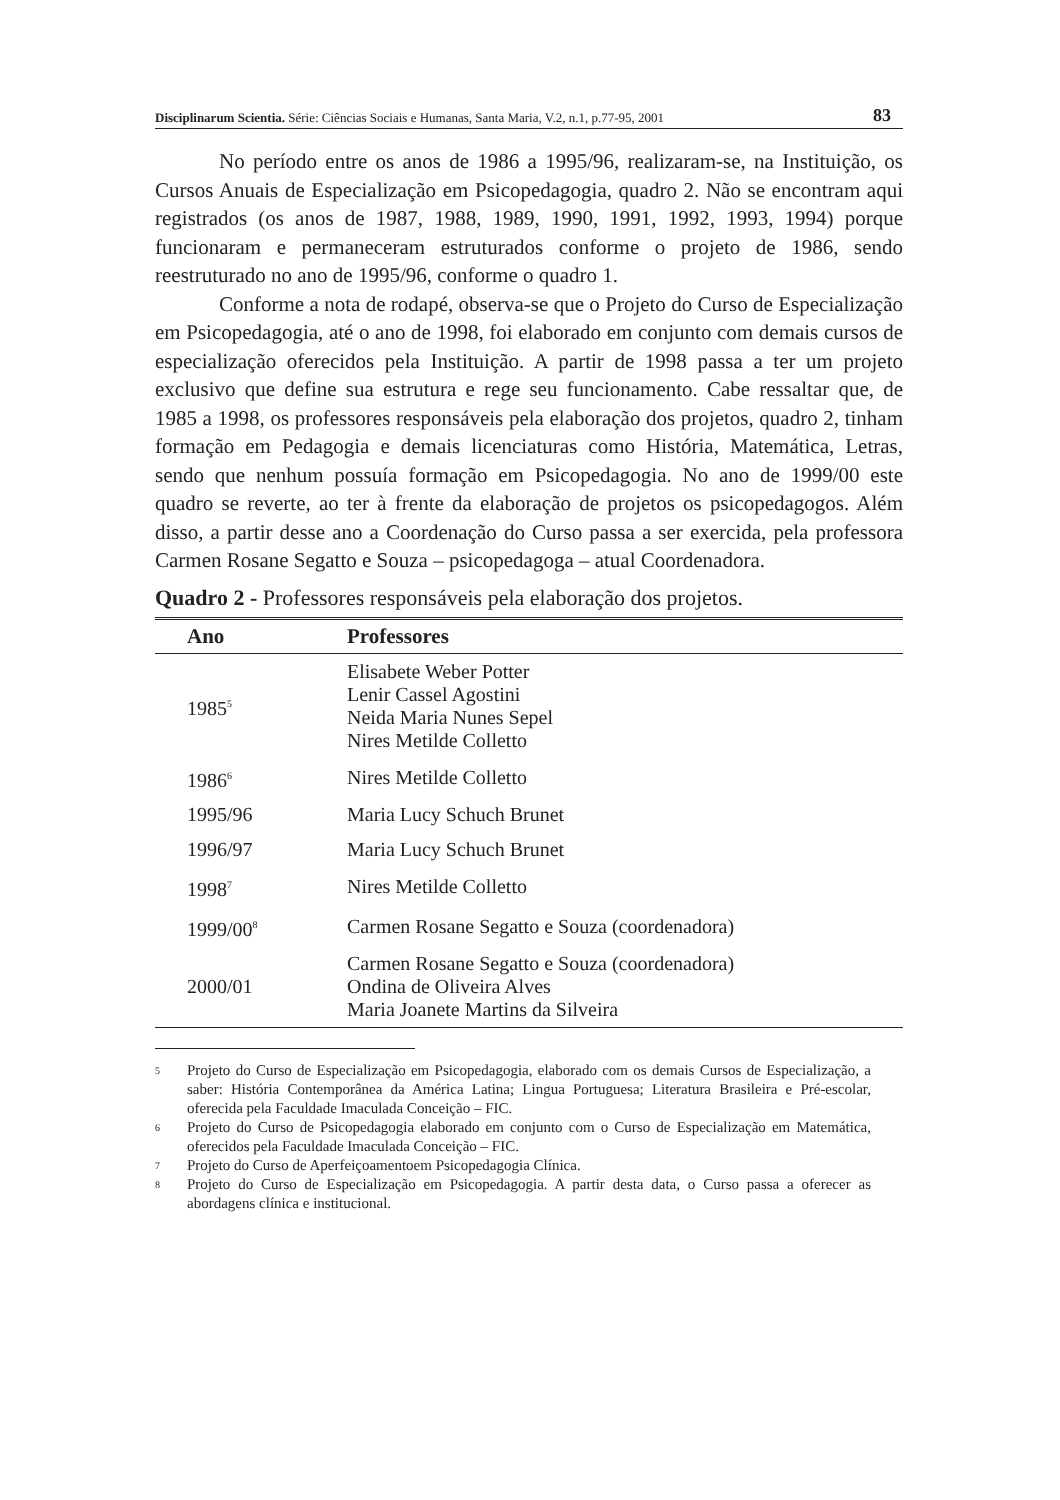Disciplinarum Scientia. Série: Ciências Sociais e Humanas, Santa Maria, V.2, n.1, p.77-95, 2001 83
No período entre os anos de 1986 a 1995/96, realizaram-se, na Instituição, os Cursos Anuais de Especialização em Psicopedagogia, quadro 2. Não se encontram aqui registrados (os anos de 1987, 1988, 1989, 1990, 1991, 1992, 1993, 1994) porque funcionaram e permaneceram estruturados conforme o projeto de 1986, sendo reestruturado no ano de 1995/96, conforme o quadro 1.
Conforme a nota de rodapé, observa-se que o Projeto do Curso de Especialização em Psicopedagogia, até o ano de 1998, foi elaborado em conjunto com demais cursos de especialização oferecidos pela Instituição. A partir de 1998 passa a ter um projeto exclusivo que define sua estrutura e rege seu funcionamento. Cabe ressaltar que, de 1985 a 1998, os professores responsáveis pela elaboração dos projetos, quadro 2, tinham formação em Pedagogia e demais licenciaturas como História, Matemática, Letras, sendo que nenhum possuía formação em Psicopedagogia. No ano de 1999/00 este quadro se reverte, ao ter à frente da elaboração de projetos os psicopedagogos. Além disso, a partir desse ano a Coordenação do Curso passa a ser exercida, pela professora Carmen Rosane Segatto e Souza – psicopedagoga – atual Coordenadora.
Quadro 2 - Professores responsáveis pela elaboração dos projetos.
| Ano | Professores |
| --- | --- |
| 1985<sup>5</sup> | Elisabete Weber Potter Lenir Cassel Agostini Neida Maria Nunes Sepel Nires Metilde Colletto |
| 1986<sup>6</sup> | Nires Metilde Colletto |
| 1995/96 | Maria Lucy Schuch Brunet |
| 1996/97 | Maria Lucy Schuch Brunet |
| 1998<sup>7</sup> | Nires Metilde Colletto |
| 1999/00<sup>8</sup> | Carmen Rosane Segatto e Souza (coordenadora) |
| 2000/01 | Carmen Rosane Segatto e Souza (coordenadora) Ondina de Oliveira Alves Maria Joanete Martins da Silveira |
5 Projeto do Curso de Especialização em Psicopedagogia, elaborado com os demais Cursos de Especialização, a saber: História Contemporânea da América Latina; Lingua Portuguesa; Literatura Brasileira e Pré-escolar, oferecida pela Faculdade Imaculada Conceição – FIC.
6 Projeto do Curso de Psicopedagogia elaborado em conjunto com o Curso de Especialização em Matemática, oferecidos pela Faculdade Imaculada Conceição – FIC.
7 Projeto do Curso de Aperfeiçoamentoem Psicopedagogia Clínica.
8 Projeto do Curso de Especialização em Psicopedagogia. A partir desta data, o Curso passa a oferecer as abordagens clínica e institucional.